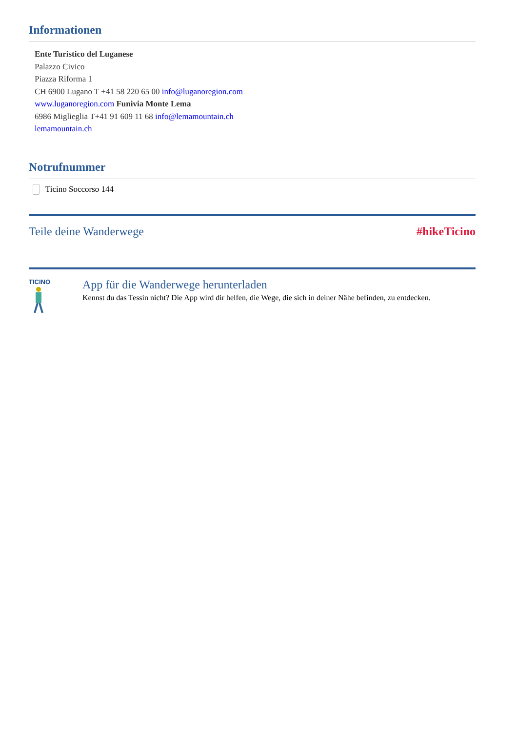Informationen
Ente Turistico del Luganese
Palazzo Civico
Piazza Riforma 1
CH 6900 Lugano T +41 58 220 65 00 info@luganoregion.com
www.luganoregion.com Funivia Monte Lema
6986 Miglieglia T+41 91 609 11 68 info@lemamountain.ch
lemamountain.ch
Notrufnummer
Ticino Soccorso 144
Teile deine Wanderwege #hikeTicino
TICINO
App für die Wanderwege herunterladen
Kennst du das Tessin nicht? Die App wird dir helfen, die Wege, die sich in deiner Nähe befinden, zu entdecken.